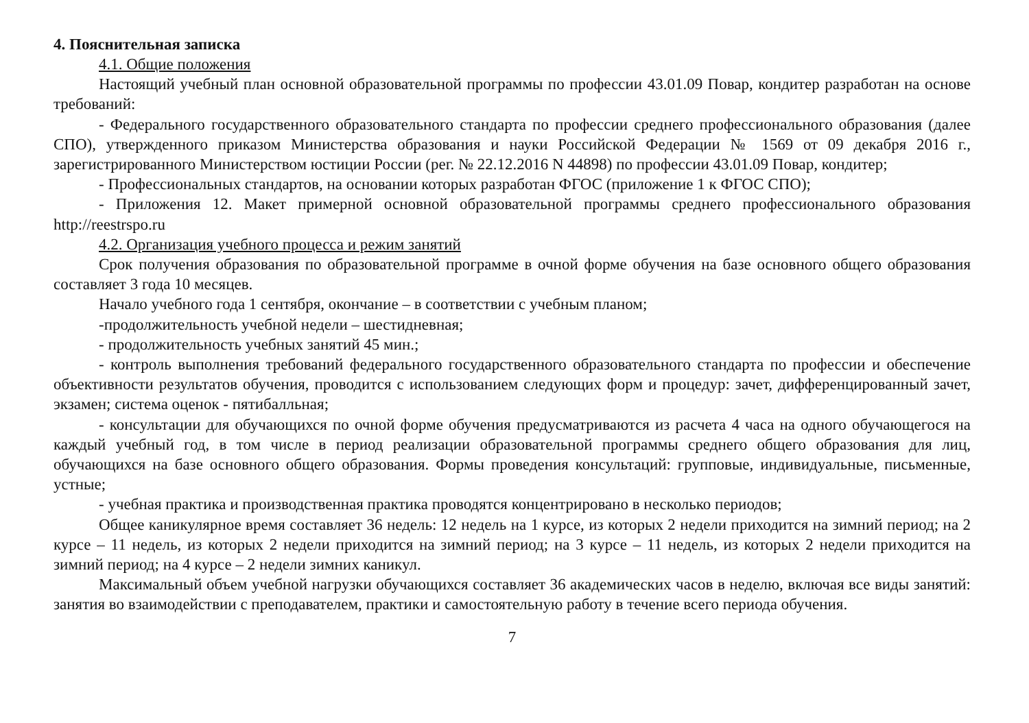4. Пояснительная записка
4.1. Общие положения
Настоящий учебный план основной образовательной программы по профессии 43.01.09 Повар, кондитер разработан на основе требований:
- Федерального государственного образовательного стандарта по профессии среднего профессионального образования (далее СПО), утвержденного приказом Министерства образования и науки Российской Федерации № 1569 от 09 декабря 2016 г., зарегистрированного Министерством юстиции России (рег. № 22.12.2016 N 44898) по профессии 43.01.09 Повар, кондитер;
- Профессиональных стандартов, на основании которых разработан ФГОС (приложение 1 к ФГОС СПО);
- Приложения 12. Макет примерной основной образовательной программы среднего профессионального образования http://reestrspo.ru
4.2. Организация учебного процесса и режим занятий
Срок получения образования по образовательной программе в очной форме обучения на базе основного общего образования составляет 3 года 10 месяцев.
Начало учебного года 1 сентября, окончание – в соответствии с учебным планом;
-продолжительность учебной недели – шестидневная;
- продолжительность учебных занятий 45 мин.;
- контроль выполнения требований федерального государственного образовательного стандарта по профессии и обеспечение объективности результатов обучения, проводится с использованием следующих форм и процедур: зачет, дифференцированный зачет, экзамен; система оценок - пятибалльная;
- консультации для обучающихся по очной форме обучения предусматриваются из расчета 4 часа на одного обучающегося на каждый учебный год, в том числе в период реализации образовательной программы среднего общего образования для лиц, обучающихся на базе основного общего образования. Формы проведения консультаций: групповые, индивидуальные, письменные, устные;
- учебная практика и производственная практика проводятся концентрировано в несколько периодов;
Общее каникулярное время составляет 36 недель: 12 недель на 1 курсе, из которых 2 недели приходится на зимний период; на 2 курсе – 11 недель, из которых 2 недели приходится на зимний период; на 3 курсе – 11 недель, из которых 2 недели приходится на зимний период; на 4 курсе – 2 недели зимних каникул.
Максимальный объем учебной нагрузки обучающихся составляет 36 академических часов в неделю, включая все виды занятий: занятия во взаимодействии с преподавателем, практики и самостоятельную работу в течение всего периода обучения.
7